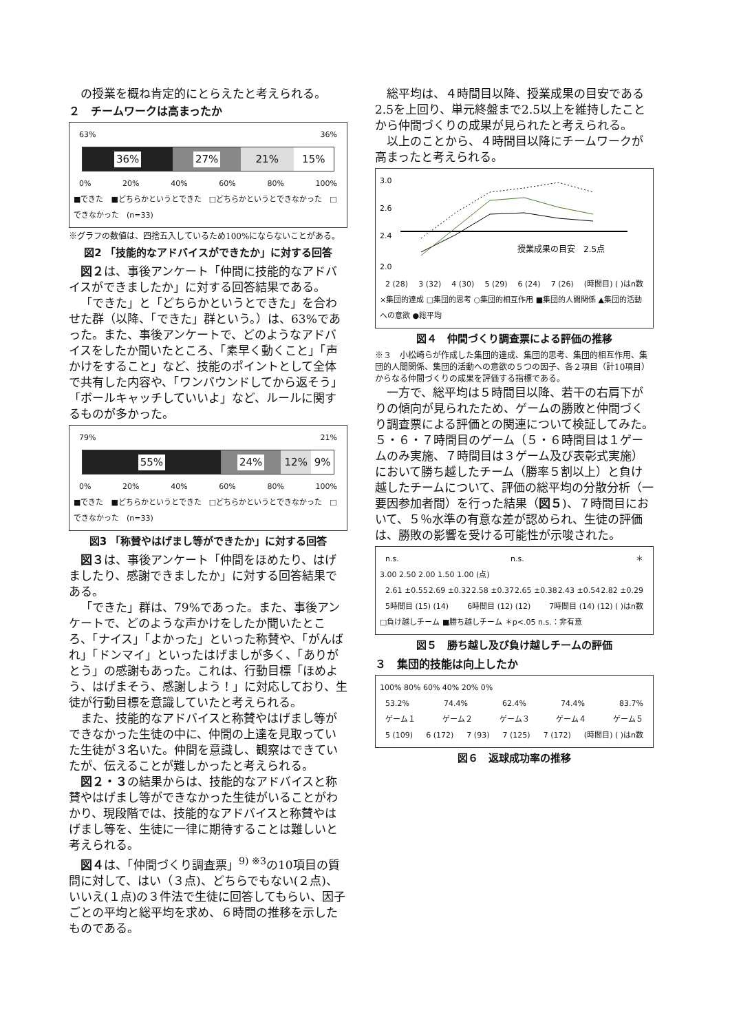の授業を概ね肯定的にとらえたと考えられる。
２　チームワークは高まったか
63% 36%
36% 27% 21% 15%
0% 20% 40% 60% 80% 100%
■できた　■どちらかというとできた　□どちらかというとできなかった　□できなかった　(n=33)
※グラフの数値は、四捨五入しているため100%にならないことがある。
図2 「技能的なアドバイスができたか」に対する回答
図２は、事後アンケート「仲間に技能的なアドバイスができましたか」に対する回答結果である。
「できた」と「どちらかというとできた」を合わせた群（以降、「できた」群という。）は、63%であった。また、事後アンケートで、どのようなアドバイスをしたか聞いたところ、「素早く動くこと」「声かけをすること」など、技能のポイントとして全体で共有した内容や、「ワンバウンドしてから返そう」「ボールキャッチしていいよ」など、ルールに関するものが多かった。
79% 21%
55% 24% 12% 9%
0% 20% 40% 60% 80% 100%
■できた　■どちらかというとできた　□どちらかというとできなかった　□できなかった　(n=33)
図3 「称賛やはげまし等ができたか」に対する回答
図３は、事後アンケート「仲間をほめたり、はげましたり、感謝できましたか」に対する回答結果である。
「できた」群は、79%であった。また、事後アンケートで、どのような声かけをしたか聞いたところ、「ナイス」「よかった」といった称賛や、「がんばれ」「ドンマイ」といったはげましが多く、「ありがとう」の感謝もあった。これは、行動目標「ほめよう、はげまそう、感謝しよう！」に対応しており、生徒が行動目標を意識していたと考えられる。
また、技能的なアドバイスと称賛やはげまし等ができなかった生徒の中に、仲間の上達を見取っていた生徒が３名いた。仲間を意識し、観察はできていたが、伝えることが難しかったと考えられる。
図２・３の結果からは、技能的なアドバイスと称賛やはげまし等ができなかった生徒がいることがわかり、現段階では、技能的なアドバイスと称賛やはげまし等を、生徒に一律に期待することは難しいと考えられる。
図４は、「仲間づくり調査票」<sup>9) ※3</sup>の10項目の質問に対して、はい（３点)、どちらでもない(２点)、いいえ(１点)の３件法で生徒に回答してもらい、因子ごとの平均と総平均を求め、６時間の推移を示したものである。
総平均は、４時間目以降、授業成果の目安である2.5を上回り、単元終盤まで2.5以上を維持したことから仲間づくりの成果が見られたと考えられる。
以上のことから、４時間目以降にチームワークが高まったと考えられる。
3.0
2.6
2.4
2.0
授業成果の目安　2.5点
2 (28) 3 (32) 4 (30) 5 (29) 6 (24) 7 (26) (時間目) ( )はn数
×集団的達成 □集団的思考 ○集団的相互作用 ■集団的人間関係 ▲集団的活動への意欲 ●総平均
図４　仲間づくり調査票による評価の推移
※３　小松崎らが作成した集団的達成、集団的思考、集団的相互作用、集団的人間関係、集団的活動への意欲の５つの因子、各２項目（計10項目）からなる仲間づくりの成果を評価する指標である。
一方で、総平均は５時間目以降、若干の右肩下がりの傾向が見られたため、ゲームの勝敗と仲間づくり調査票による評価との関連について検証してみた。５・６・７時間目のゲーム（５・６時間目は１ゲームのみ実施、７時間目は３ゲーム及び表彰式実施）において勝ち越したチーム（勝率５割以上）と負け越したチームについて、評価の総平均の分散分析（一要因参加者間）を行った結果（図５)、７時間目において、５％水準の有意な差が認められ、生徒の評価は、勝敗の影響を受ける可能性が示唆された。
n.s. n.s. ＊
3.00 2.50 2.00 1.50 1.00 (点)
2.61 ±0.55 2.69 ±0.32 2.58 ±0.37 2.65 ±0.38 2.43 ±0.54 2.82 ±0.29
5時間目 (15) (14) 6時間目 (12) (12) 7時間目 (14) (12) ( )はn数
□負け越しチーム ■勝ち越しチーム ＊p<.05 n.s.：非有意
図５　勝ち越し及び負け越しチームの評価
３　集団的技能は向上したか
100% 80% 60% 40% 20% 0%
53.2% 74.4% 62.4% 74.4% 83.7%
ゲーム１ ゲーム２ ゲーム３ ゲーム４ ゲーム５
5 (109) 6 (172) 7 (93) 7 (125) 7 (172) (時間目) ( )はn数
図６　返球成功率の推移